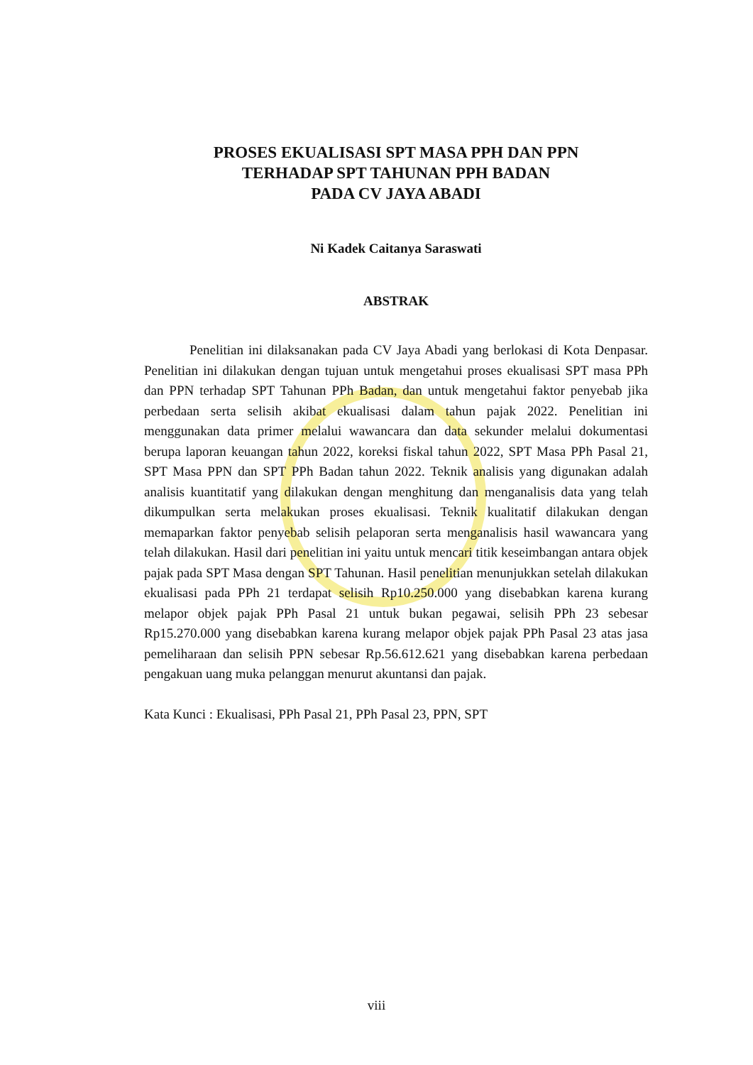PROSES EKUALISASI SPT MASA PPH DAN PPN
TERHADAP SPT TAHUNAN PPH BADAN
PADA CV JAYA ABADI
Ni Kadek Caitanya Saraswati
ABSTRAK
Penelitian ini dilaksanakan pada CV Jaya Abadi yang berlokasi di Kota Denpasar. Penelitian ini dilakukan dengan tujuan untuk mengetahui proses ekualisasi SPT masa PPh dan PPN terhadap SPT Tahunan PPh Badan, dan untuk mengetahui faktor penyebab jika perbedaan serta selisih akibat ekualisasi dalam tahun pajak 2022. Penelitian ini menggunakan data primer melalui wawancara dan data sekunder melalui dokumentasi berupa laporan keuangan tahun 2022, koreksi fiskal tahun 2022, SPT Masa PPh Pasal 21, SPT Masa PPN dan SPT PPh Badan tahun 2022. Teknik analisis yang digunakan adalah analisis kuantitatif yang dilakukan dengan menghitung dan menganalisis data yang telah dikumpulkan serta melakukan proses ekualisasi. Teknik kualitatif dilakukan dengan memaparkan faktor penyebab selisih pelaporan serta menganalisis hasil wawancara yang telah dilakukan. Hasil dari penelitian ini yaitu untuk mencari titik keseimbangan antara objek pajak pada SPT Masa dengan SPT Tahunan. Hasil penelitian menunjukkan setelah dilakukan ekualisasi pada PPh 21 terdapat selisih Rp10.250.000 yang disebabkan karena kurang melapor objek pajak PPh Pasal 21 untuk bukan pegawai, selisih PPh 23 sebesar Rp15.270.000 yang disebabkan karena kurang melapor objek pajak PPh Pasal 23 atas jasa pemeliharaan dan selisih PPN sebesar Rp.56.612.621 yang disebabkan karena perbedaan pengakuan uang muka pelanggan menurut akuntansi dan pajak.
Kata Kunci : Ekualisasi, PPh Pasal 21, PPh Pasal 23, PPN, SPT
viii